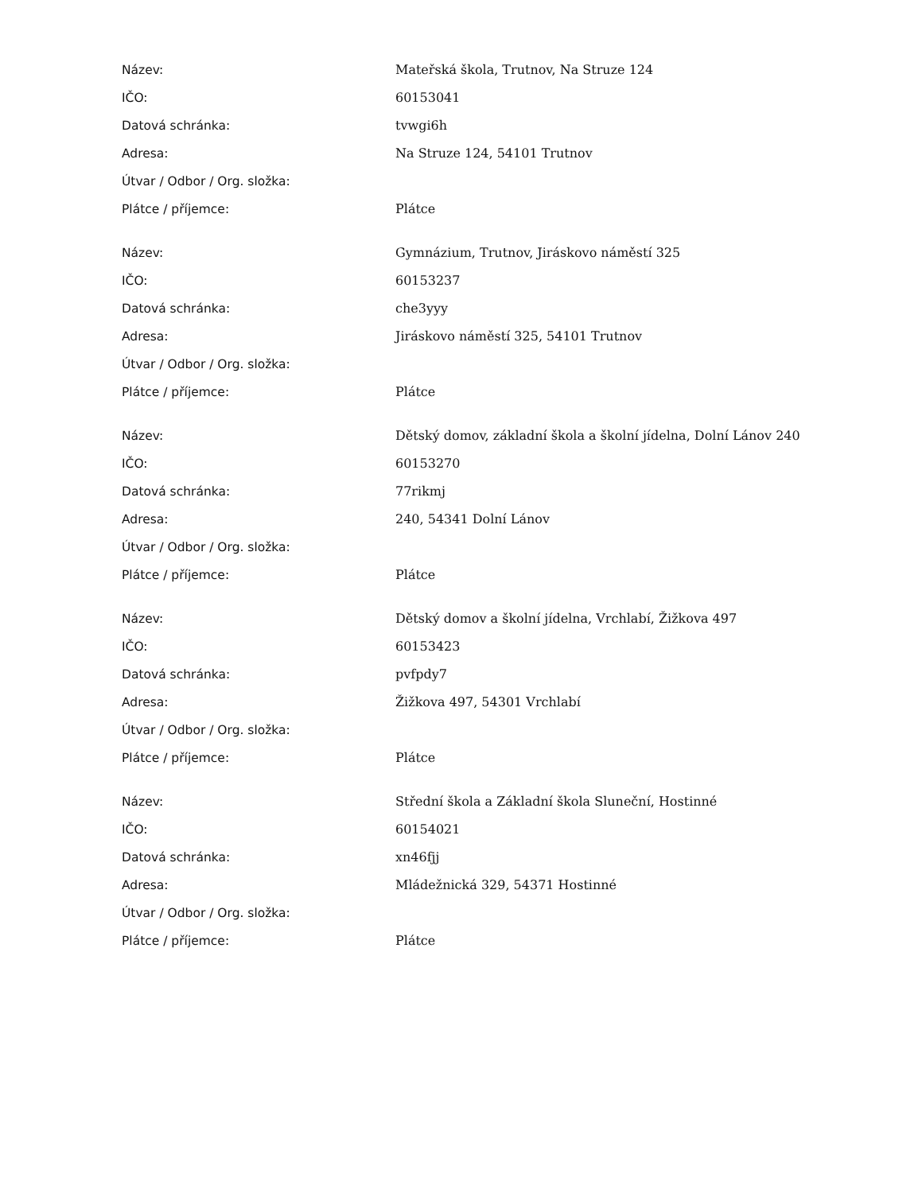| Název: | Mateřská škola, Trutnov, Na Struze 124 |
| IČO: | 60153041 |
| Datová schránka: | tvwgi6h |
| Adresa: | Na Struze 124, 54101 Trutnov |
| Útvar / Odbor / Org. složka: | |
| Plátce / příjemce: | Plátce |
| Název: | Gymnázium, Trutnov, Jiráskovo náměstí 325 |
| IČO: | 60153237 |
| Datová schránka: | che3yyy |
| Adresa: | Jiráskovo náměstí 325, 54101 Trutnov |
| Útvar / Odbor / Org. složka: | |
| Plátce / příjemce: | Plátce |
| Název: | Dětský domov, základní škola a školní jídelna, Dolní Lánov 240 |
| IČO: | 60153270 |
| Datová schránka: | 77rikmj |
| Adresa: | 240, 54341 Dolní Lánov |
| Útvar / Odbor / Org. složka: | |
| Plátce / příjemce: | Plátce |
| Název: | Dětský domov a školní jídelna, Vrchlabí, Žižkova 497 |
| IČO: | 60153423 |
| Datová schránka: | pvfpdy7 |
| Adresa: | Žižkova 497, 54301 Vrchlabí |
| Útvar / Odbor / Org. složka: | |
| Plátce / příjemce: | Plátce |
| Název: | Střední škola a Základní škola Sluneční, Hostinné |
| IČO: | 60154021 |
| Datová schránka: | xn46fjj |
| Adresa: | Mládežnická 329, 54371 Hostinné |
| Útvar / Odbor / Org. složka: | |
| Plátce / příjemce: | Plátce |